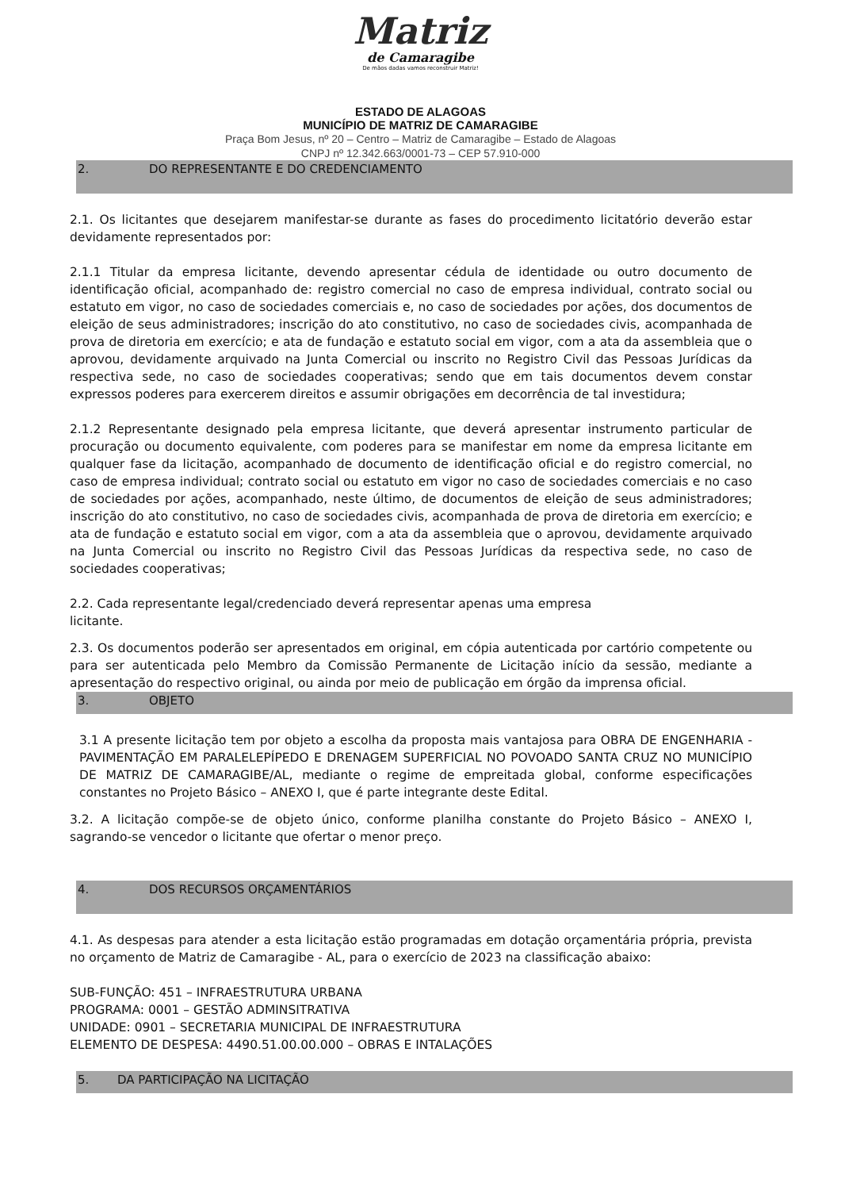Matriz
de Camaragibe
De mãos dadas vamos reconstruir Matriz!
ESTADO DE ALAGOAS
MUNICÍPIO DE MATRIZ DE CAMARAGIBE
Praça Bom Jesus, nº 20 – Centro – Matriz de Camaragibe – Estado de Alagoas
CNPJ nº 12.342.663/0001-73 – CEP 57.910-000
2. DO REPRESENTANTE E DO CREDENCIAMENTO
2.1. Os licitantes que desejarem manifestar-se durante as fases do procedimento licitatório deverão estar devidamente representados por:
2.1.1 Titular da empresa licitante, devendo apresentar cédula de identidade ou outro documento de identificação oficial, acompanhado de: registro comercial no caso de empresa individual, contrato social ou estatuto em vigor, no caso de sociedades comerciais e, no caso de sociedades por ações, dos documentos de eleição de seus administradores; inscrição do ato constitutivo, no caso de sociedades civis, acompanhada de prova de diretoria em exercício; e ata de fundação e estatuto social em vigor, com a ata da assembleia que o aprovou, devidamente arquivado na Junta Comercial ou inscrito no Registro Civil das Pessoas Jurídicas da respectiva sede, no caso de sociedades cooperativas; sendo que em tais documentos devem constar expressos poderes para exercerem direitos e assumir obrigações em decorrência de tal investidura;
2.1.2 Representante designado pela empresa licitante, que deverá apresentar instrumento particular de procuração ou documento equivalente, com poderes para se manifestar em nome da empresa licitante em qualquer fase da licitação, acompanhado de documento de identificação oficial e do registro comercial, no caso de empresa individual; contrato social ou estatuto em vigor no caso de sociedades comerciais e no caso de sociedades por ações, acompanhado, neste último, de documentos de eleição de seus administradores; inscrição do ato constitutivo, no caso de sociedades civis, acompanhada de prova de diretoria em exercício; e ata de fundação e estatuto social em vigor, com a ata da assembleia que o aprovou, devidamente arquivado na Junta Comercial ou inscrito no Registro Civil das Pessoas Jurídicas da respectiva sede, no caso de sociedades cooperativas;
2.2. Cada representante legal/credenciado deverá representar apenas uma empresa
licitante.
2.3. Os documentos poderão ser apresentados em original, em cópia autenticada por cartório competente ou para ser autenticada pelo Membro da Comissão Permanente de Licitação início da sessão, mediante a apresentação do respectivo original, ou ainda por meio de publicação em órgão da imprensa oficial.
3. OBJETO
3.1 A presente licitação tem por objeto a escolha da proposta mais vantajosa para OBRA DE ENGENHARIA - PAVIMENTAÇÃO EM PARALELEPÍPEDO E DRENAGEM SUPERFICIAL NO POVOADO SANTA CRUZ NO MUNICÍPIO DE MATRIZ DE CAMARAGIBE/AL, mediante o regime de empreitada global, conforme especificações constantes no Projeto Básico – ANEXO I, que é parte integrante deste Edital.
3.2. A licitação compõe-se de objeto único, conforme planilha constante do Projeto Básico – ANEXO I, sagrando-se vencedor o licitante que ofertar o menor preço.
4. DOS RECURSOS ORÇAMENTÁRIOS
4.1. As despesas para atender a esta licitação estão programadas em dotação orçamentária própria, prevista no orçamento de Matriz de Camaragibe - AL, para o exercício de 2023 na classificação abaixo:
SUB-FUNÇÃO: 451 – INFRAESTRUTURA URBANA
PROGRAMA: 0001 – GESTÃO ADMINSITRATIVA
UNIDADE: 0901 – SECRETARIA MUNICIPAL DE INFRAESTRUTURA
ELEMENTO DE DESPESA: 4490.51.00.00.000 – OBRAS E INTALAÇÕES
5. DA PARTICIPAÇÃO NA LICITAÇÃO